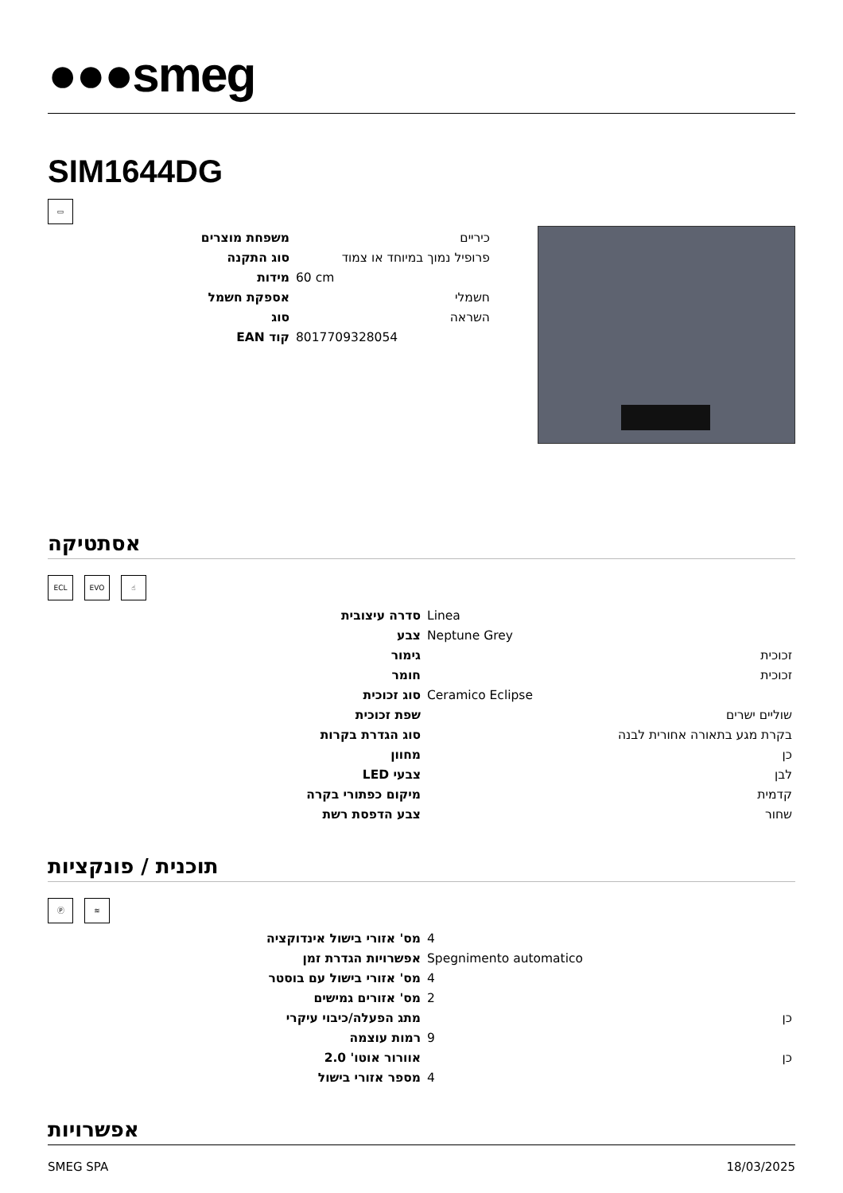●●●smeg
SIM1644DG
▭
| משפחת מוצרים | כיריים |
| סוג התקנה | פרופיל נמוך במיוחד או צמוד |
| מידות | 60 cm |
| אספקת חשמל | חשמלי |
| סוג | השראה |
| קוד EAN | 8017709328054 |
אסתטיקה
ECL EVO ☝
| סדרה עיצובית | Linea |
| צבע | Neptune Grey |
| גימור | זכוכית |
| חומר | זכוכית |
| סוג זכוכית | Ceramico Eclipse |
| שפת זכוכית | שוליים ישרים |
| סוג הגדרת בקרות | בקרת מגע בתאורה אחורית לבנה |
| מחוון | כן |
| צבעי LED | לבן |
| מיקום כפתורי בקרה | קדמית |
| צבע הדפסת רשת | שחור |
תוכנית / פונקציות
Ⓟ ≋
| מס' אזורי בישול אינדוקציה | 4 |
| אפשרויות הגדרת זמן | Spegnimento automatico |
| מס' אזורי בישול עם בוסטר | 4 |
| מס' אזורים גמישים | 2 |
| מתג הפעלה/כיבוי עיקרי | כן |
| רמות עוצמה | 9 |
| אוורור אוטו' 2.0 | כן |
| מספר אזורי בישול | 4 |
אפשרויות
SMEG SPA 18/03/2025